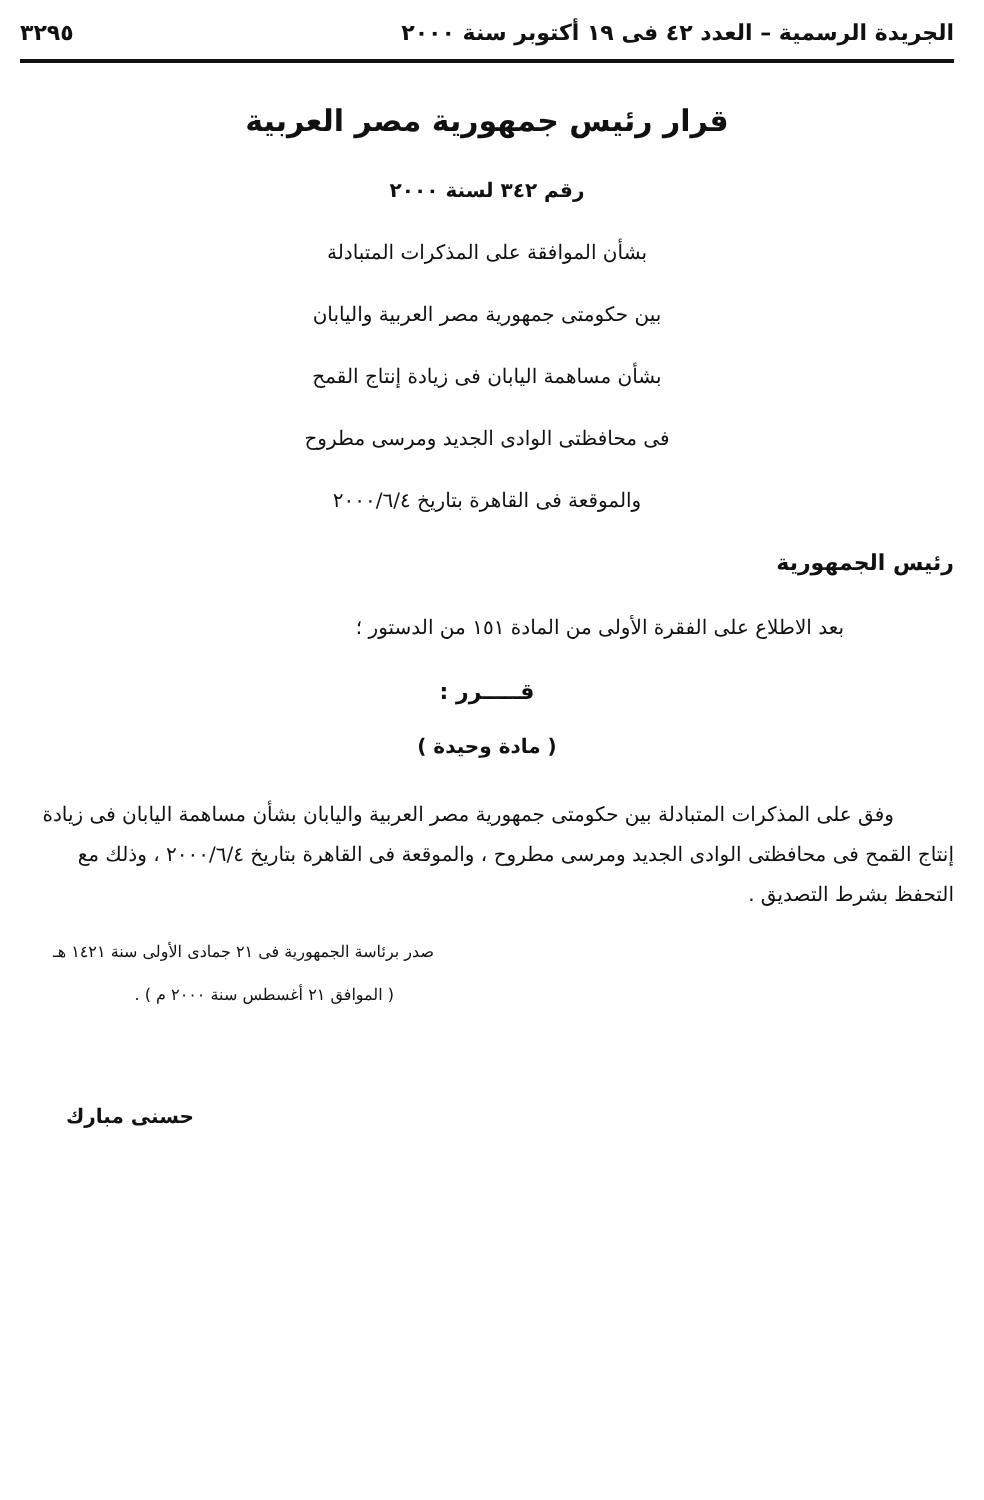الجريدة الرسمية – العدد ٤٢ فى ١٩ أكتوبر سنة ٢٠٠٠ ٣٢٩٥
قرار رئيس جمهورية مصر العربية
رقم ٣٤٢ لسنة ٢٠٠٠
بشأن الموافقة على المذكرات المتبادلة
بين حكومتى جمهورية مصر العربية واليابان
بشأن مساهمة اليابان فى زيادة إنتاج القمح
فى محافظتى الوادى الجديد ومرسى مطروح
والموقعة فى القاهرة بتاريخ ٢٠٠٠/٦/٤
رئيس الجمهورية
بعد الاطلاع على الفقرة الأولى من المادة ١٥١ من الدستور ؛
قـــــرر :
( مادة وحيدة )
وفق على المذكرات المتبادلة بين حكومتى جمهورية مصر العربية واليابان بشأن مساهمة اليابان فى زيادة إنتاج القمح فى محافظتى الوادى الجديد ومرسى مطروح ، والموقعة فى القاهرة بتاريخ ٢٠٠٠/٦/٤ ، وذلك مع التحفظ بشرط التصديق .
صدر برئاسة الجمهورية فى ٢١ جمادى الأولى سنة ١٤٢١ هـ
( الموافق ٢١ أغسطس سنة ٢٠٠٠ م ) .
حسنى مبارك